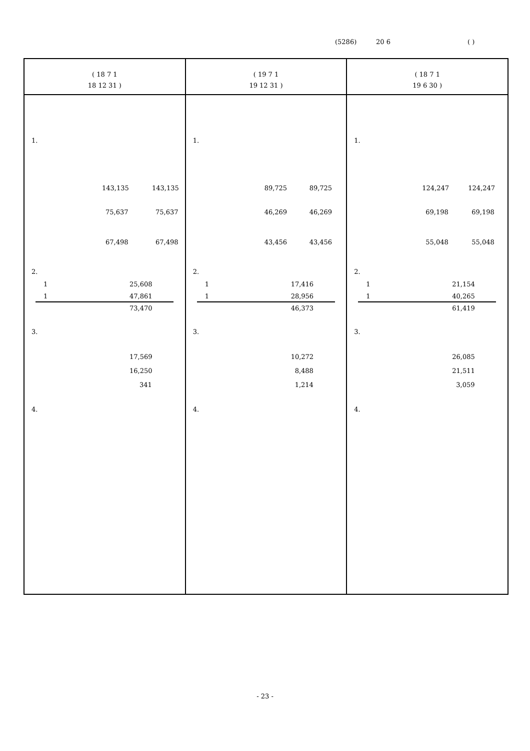(5286) 20 6 ( )
| ( 18 7 1 18 12 31 ) | ( 19 7 1 19 12 31 ) | ( 18 7 1 19 6 30 ) |
| 1. 143,135 143,135 75,637 75,637 67,498 67,498 2. 1 25,608 1 47,861 73,470 3. 17,569 16,250 341 4. | 1. 89,725 89,725 46,269 46,269 43,456 43,456 2. 1 17,416 1 28,956 46,373 3. 10,272 8,488 1,214 4. | 1. 124,247 124,247 69,198 69,198 55,048 55,048 2. 1 21,154 1 40,265 61,419 3. 26,085 21,511 3,059 4. |
- 23 -